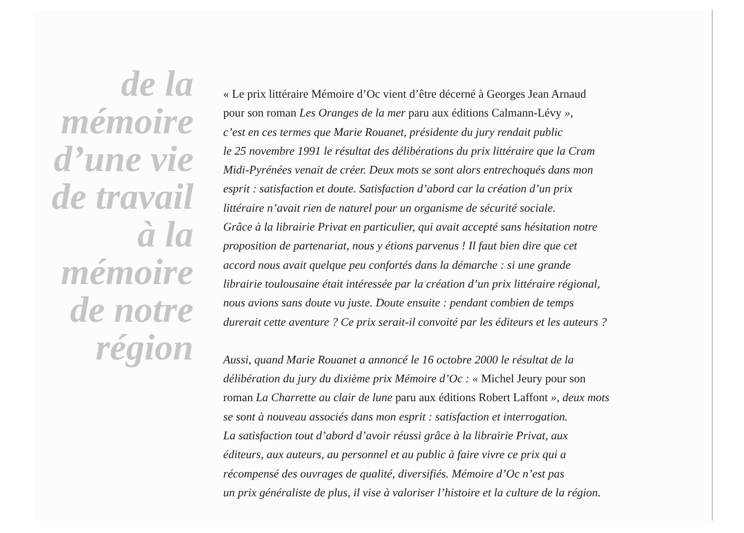de la
mémoire
d’une vie
de travail
à la
mémoire
de notre
région
« Le prix littéraire Mémoire d’Oc vient d’être décerné à Georges Jean Arnaud
pour son roman Les Oranges de la mer paru aux éditions Calmann-Lévy »,
c’est en ces termes que Marie Rouanet, présidente du jury rendait public
le 25 novembre 1991 le résultat des délibérations du prix littéraire que la Cram
Midi-Pyrénées venait de créer. Deux mots se sont alors entrechoqués dans mon
esprit : satisfaction et doute. Satisfaction d’abord car la création d’un prix
littéraire n’avait rien de naturel pour un organisme de sécurité sociale.
Grâce à la librairie Privat en particulier, qui avait accepté sans hésitation notre
proposition de partenariat, nous y étions parvenus ! Il faut bien dire que cet
accord nous avait quelque peu confortés dans la démarche : si une grande
librairie toulousaine était intéressée par la création d’un prix littéraire régional,
nous avions sans doute vu juste. Doute ensuite : pendant combien de temps
durerait cette aventure ? Ce prix serait-il convoité par les éditeurs et les auteurs ?
Aussi, quand Marie Rouanet a annoncé le 16 octobre 2000 le résultat de la
délibération du jury du dixième prix Mémoire d’Oc : « Michel Jeury pour son
roman La Charrette au clair de lune paru aux éditions Robert Laffont », deux mots
se sont à nouveau associés dans mon esprit : satisfaction et interrogation.
La satisfaction tout d’abord d’avoir réussi grâce à la librairie Privat, aux
éditeurs, aux auteurs, au personnel et au public à faire vivre ce prix qui a
récompensé des ouvrages de qualité, diversifiés. Mémoire d’Oc n’est pas
un prix généraliste de plus, il vise à valoriser l’histoire et la culture de la région.